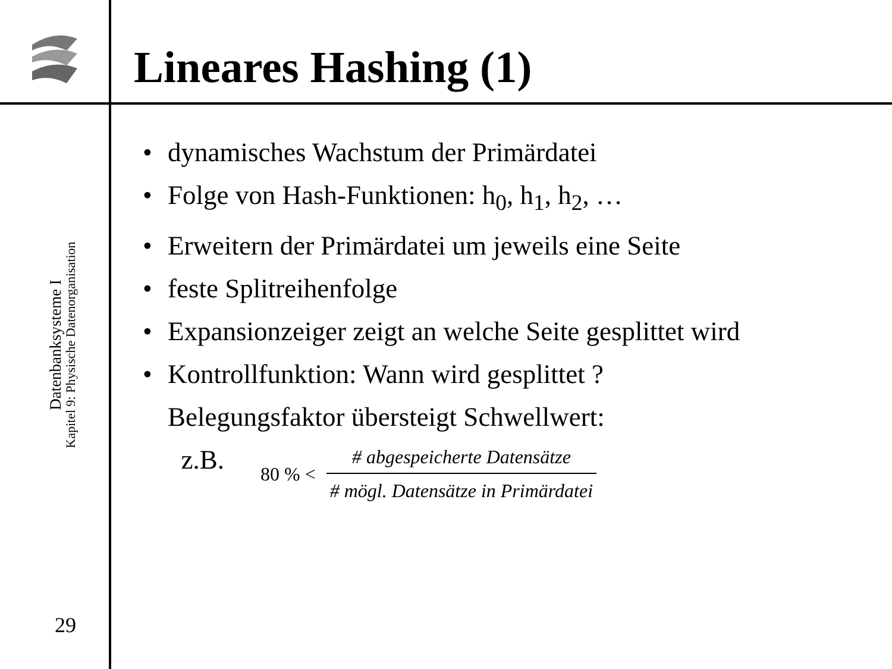Lineares Hashing (1)
Datenbanksysteme I
Kapitel 9: Physische Datenorganisation
29
• dynamisches Wachstum der Primärdatei
• Folge von Hash-Funktionen: h<sub>0</sub>, h<sub>1</sub>, h<sub>2</sub>, …
• Erweitern der Primärdatei um jeweils eine Seite
• feste Splitreihenfolge
• Expansionzeiger zeigt an welche Seite gesplittet wird
• Kontrollfunktion: Wann wird gesplittet ?
Belegungsfaktor übersteigt Schwellwert:
z.B.
80 % <
# abgespeicherte Datensätze
# mögl. Datensätze in Primärdatei